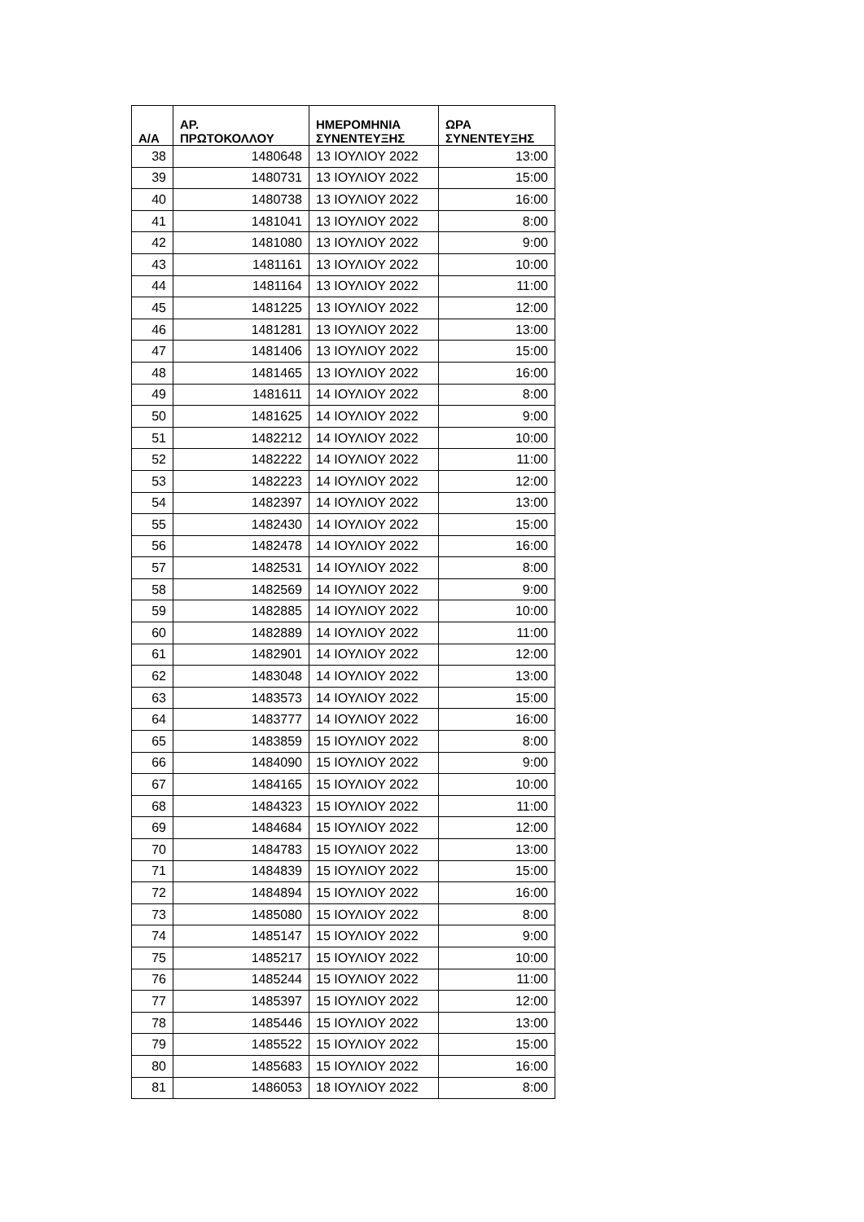| Α/Α | ΑΡ. ΠΡΩΤΟΚΟΛΛΟΥ | ΗΜΕΡΟΜΗΝΙΑ ΣΥΝΕΝΤΕΥΞΗΣ | ΩΡΑ ΣΥΝΕΝΤΕΥΞΗΣ |
| --- | --- | --- | --- |
| 38 | 1480648 | 13 ΙΟΥΛΙΟΥ 2022 | 13:00 |
| 39 | 1480731 | 13 ΙΟΥΛΙΟΥ 2022 | 15:00 |
| 40 | 1480738 | 13 ΙΟΥΛΙΟΥ 2022 | 16:00 |
| 41 | 1481041 | 13 ΙΟΥΛΙΟΥ 2022 | 8:00 |
| 42 | 1481080 | 13 ΙΟΥΛΙΟΥ 2022 | 9:00 |
| 43 | 1481161 | 13 ΙΟΥΛΙΟΥ 2022 | 10:00 |
| 44 | 1481164 | 13 ΙΟΥΛΙΟΥ 2022 | 11:00 |
| 45 | 1481225 | 13 ΙΟΥΛΙΟΥ 2022 | 12:00 |
| 46 | 1481281 | 13 ΙΟΥΛΙΟΥ 2022 | 13:00 |
| 47 | 1481406 | 13 ΙΟΥΛΙΟΥ 2022 | 15:00 |
| 48 | 1481465 | 13 ΙΟΥΛΙΟΥ 2022 | 16:00 |
| 49 | 1481611 | 14 ΙΟΥΛΙΟΥ 2022 | 8:00 |
| 50 | 1481625 | 14 ΙΟΥΛΙΟΥ 2022 | 9:00 |
| 51 | 1482212 | 14 ΙΟΥΛΙΟΥ 2022 | 10:00 |
| 52 | 1482222 | 14 ΙΟΥΛΙΟΥ 2022 | 11:00 |
| 53 | 1482223 | 14 ΙΟΥΛΙΟΥ 2022 | 12:00 |
| 54 | 1482397 | 14 ΙΟΥΛΙΟΥ 2022 | 13:00 |
| 55 | 1482430 | 14 ΙΟΥΛΙΟΥ 2022 | 15:00 |
| 56 | 1482478 | 14 ΙΟΥΛΙΟΥ 2022 | 16:00 |
| 57 | 1482531 | 14 ΙΟΥΛΙΟΥ 2022 | 8:00 |
| 58 | 1482569 | 14 ΙΟΥΛΙΟΥ 2022 | 9:00 |
| 59 | 1482885 | 14 ΙΟΥΛΙΟΥ 2022 | 10:00 |
| 60 | 1482889 | 14 ΙΟΥΛΙΟΥ 2022 | 11:00 |
| 61 | 1482901 | 14 ΙΟΥΛΙΟΥ 2022 | 12:00 |
| 62 | 1483048 | 14 ΙΟΥΛΙΟΥ 2022 | 13:00 |
| 63 | 1483573 | 14 ΙΟΥΛΙΟΥ 2022 | 15:00 |
| 64 | 1483777 | 14 ΙΟΥΛΙΟΥ 2022 | 16:00 |
| 65 | 1483859 | 15 ΙΟΥΛΙΟΥ 2022 | 8:00 |
| 66 | 1484090 | 15 ΙΟΥΛΙΟΥ 2022 | 9:00 |
| 67 | 1484165 | 15 ΙΟΥΛΙΟΥ 2022 | 10:00 |
| 68 | 1484323 | 15 ΙΟΥΛΙΟΥ 2022 | 11:00 |
| 69 | 1484684 | 15 ΙΟΥΛΙΟΥ 2022 | 12:00 |
| 70 | 1484783 | 15 ΙΟΥΛΙΟΥ 2022 | 13:00 |
| 71 | 1484839 | 15 ΙΟΥΛΙΟΥ 2022 | 15:00 |
| 72 | 1484894 | 15 ΙΟΥΛΙΟΥ 2022 | 16:00 |
| 73 | 1485080 | 15 ΙΟΥΛΙΟΥ 2022 | 8:00 |
| 74 | 1485147 | 15 ΙΟΥΛΙΟΥ 2022 | 9:00 |
| 75 | 1485217 | 15 ΙΟΥΛΙΟΥ 2022 | 10:00 |
| 76 | 1485244 | 15 ΙΟΥΛΙΟΥ 2022 | 11:00 |
| 77 | 1485397 | 15 ΙΟΥΛΙΟΥ 2022 | 12:00 |
| 78 | 1485446 | 15 ΙΟΥΛΙΟΥ 2022 | 13:00 |
| 79 | 1485522 | 15 ΙΟΥΛΙΟΥ 2022 | 15:00 |
| 80 | 1485683 | 15 ΙΟΥΛΙΟΥ 2022 | 16:00 |
| 81 | 1486053 | 18 ΙΟΥΛΙΟΥ 2022 | 8:00 |